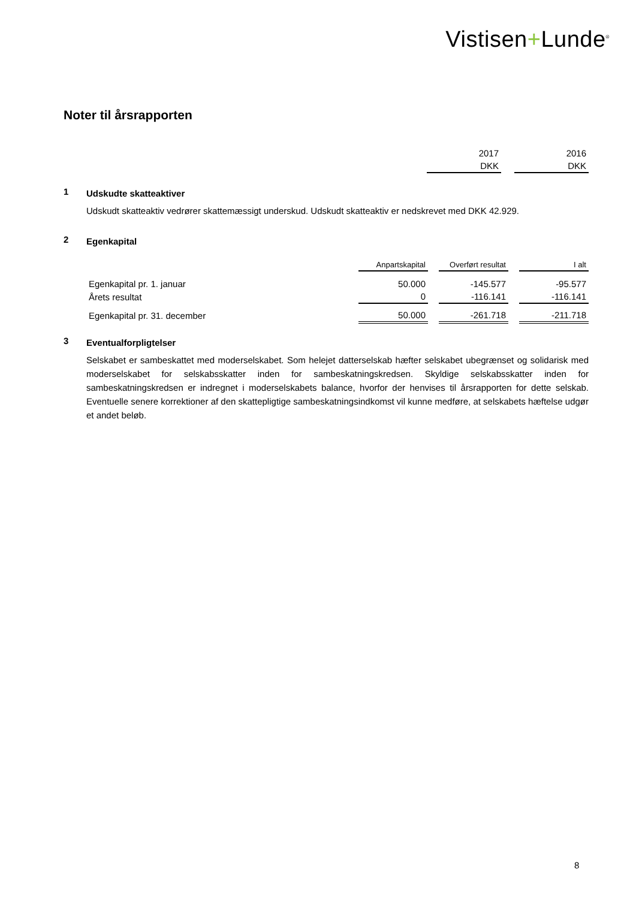Vistisen+Lunde<sup>®</sup>
Noter til årsrapporten
| | 2017 | | 2016 |
| | DKK | | DKK |
1
Udskudte skatteaktiver
Udskudt skatteaktiv vedrører skattemæssigt underskud. Udskudt skatteaktiv er nedskrevet med DKK 42.929.
2
Egenkapital
| | Anpartskapital | | Overført resultat | | I alt |
| Egenkapital pr. 1. januar | 50.000 | | -145.577 | | -95.577 |
| Årets resultat | 0 | | -116.141 | | -116.141 |
| Egenkapital pr. 31. december | 50.000 | | -261.718 | | -211.718 |
3
Eventualforpligtelser
Selskabet er sambeskattet med moderselskabet. Som helejet datterselskab hæfter selskabet ubegrænset og solidarisk med moderselskabet for selskabsskatter inden for sambeskatningskredsen. Skyldige selskabsskatter inden for sambeskatningskredsen er indregnet i moderselskabets balance, hvorfor der henvises til årsrapporten for dette selskab. Eventuelle senere korrektioner af den skattepligtige sambeskatningsindkomst vil kunne medføre, at selskabets hæftelse udgør et andet beløb.
8